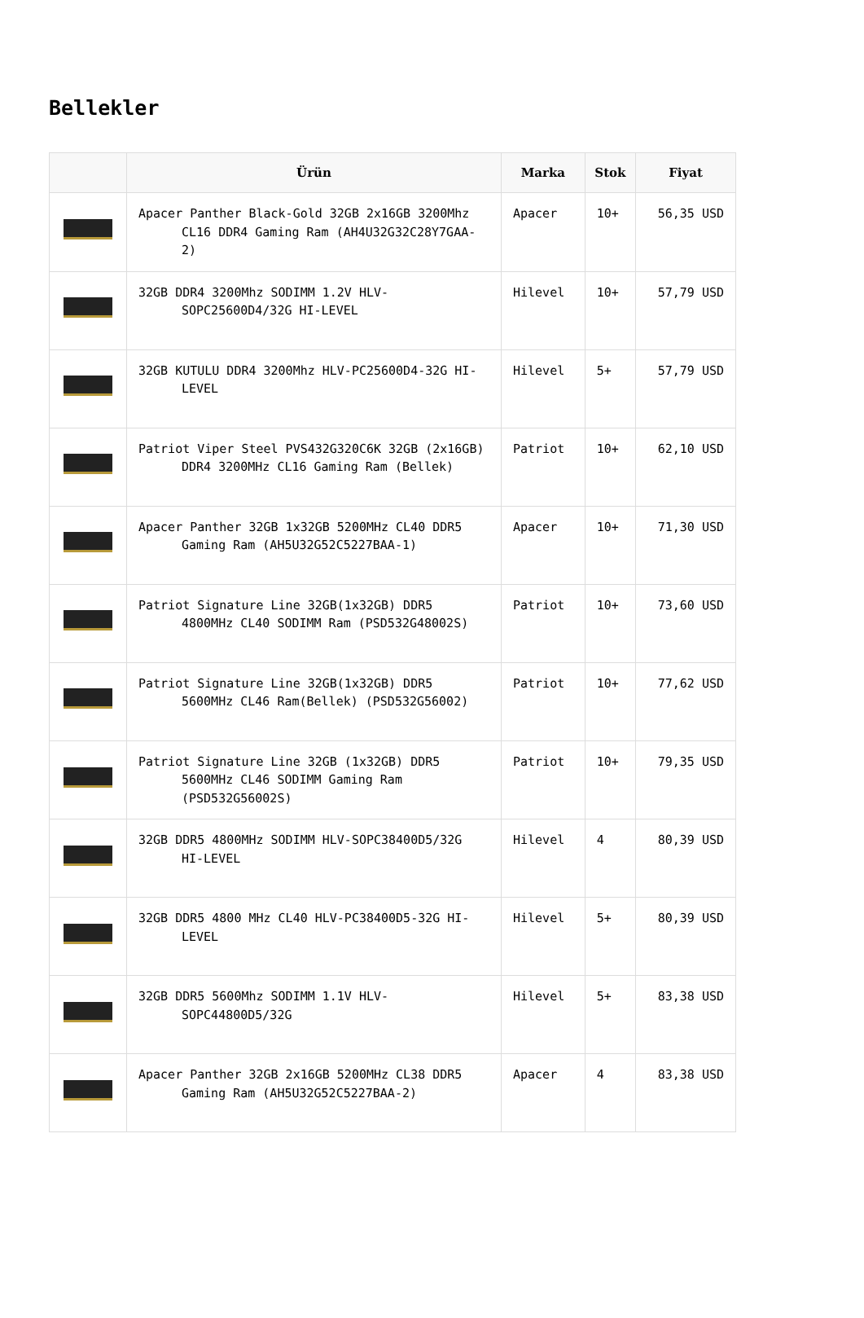Bellekler
| | Ürün | Marka | Stok | Fiyat |
| --- | --- | --- | --- | --- |
| | Apacer Panther Black-Gold 32GB 2x16GB 3200Mhz CL16 DDR4 Gaming Ram (AH4U32G32C28Y7GAA-2) | Apacer | 10+ | 56,35 USD |
| | 32GB DDR4 3200Mhz SODIMM 1.2V HLV-SOPC25600D4/32G HI-LEVEL | Hilevel | 10+ | 57,79 USD |
| | 32GB KUTULU DDR4 3200Mhz HLV-PC25600D4-32G HI-LEVEL | Hilevel | 5+ | 57,79 USD |
| | Patriot Viper Steel PVS432G320C6K 32GB (2x16GB) DDR4 3200MHz CL16 Gaming Ram (Bellek) | Patriot | 10+ | 62,10 USD |
| | Apacer Panther 32GB 1x32GB 5200MHz CL40 DDR5 Gaming Ram (AH5U32G52C5227BAA-1) | Apacer | 10+ | 71,30 USD |
| | Patriot Signature Line 32GB(1x32GB) DDR5 4800MHz CL40 SODIMM Ram (PSD532G48002S) | Patriot | 10+ | 73,60 USD |
| | Patriot Signature Line 32GB(1x32GB) DDR5 5600MHz CL46 Ram(Bellek) (PSD532G56002) | Patriot | 10+ | 77,62 USD |
| | Patriot Signature Line 32GB (1x32GB) DDR5 5600MHz CL46 SODIMM Gaming Ram (PSD532G56002S) | Patriot | 10+ | 79,35 USD |
| | 32GB DDR5 4800MHz SODIMM HLV-SOPC38400D5/32G HI-LEVEL | Hilevel | 4 | 80,39 USD |
| | 32GB DDR5 4800 MHz CL40 HLV-PC38400D5-32G HI-LEVEL | Hilevel | 5+ | 80,39 USD |
| | 32GB DDR5 5600Mhz SODIMM 1.1V HLV-SOPC44800D5/32G | Hilevel | 5+ | 83,38 USD |
| | Apacer Panther 32GB 2x16GB 5200MHz CL38 DDR5 Gaming Ram (AH5U32G52C5227BAA-2) | Apacer | 4 | 83,38 USD |